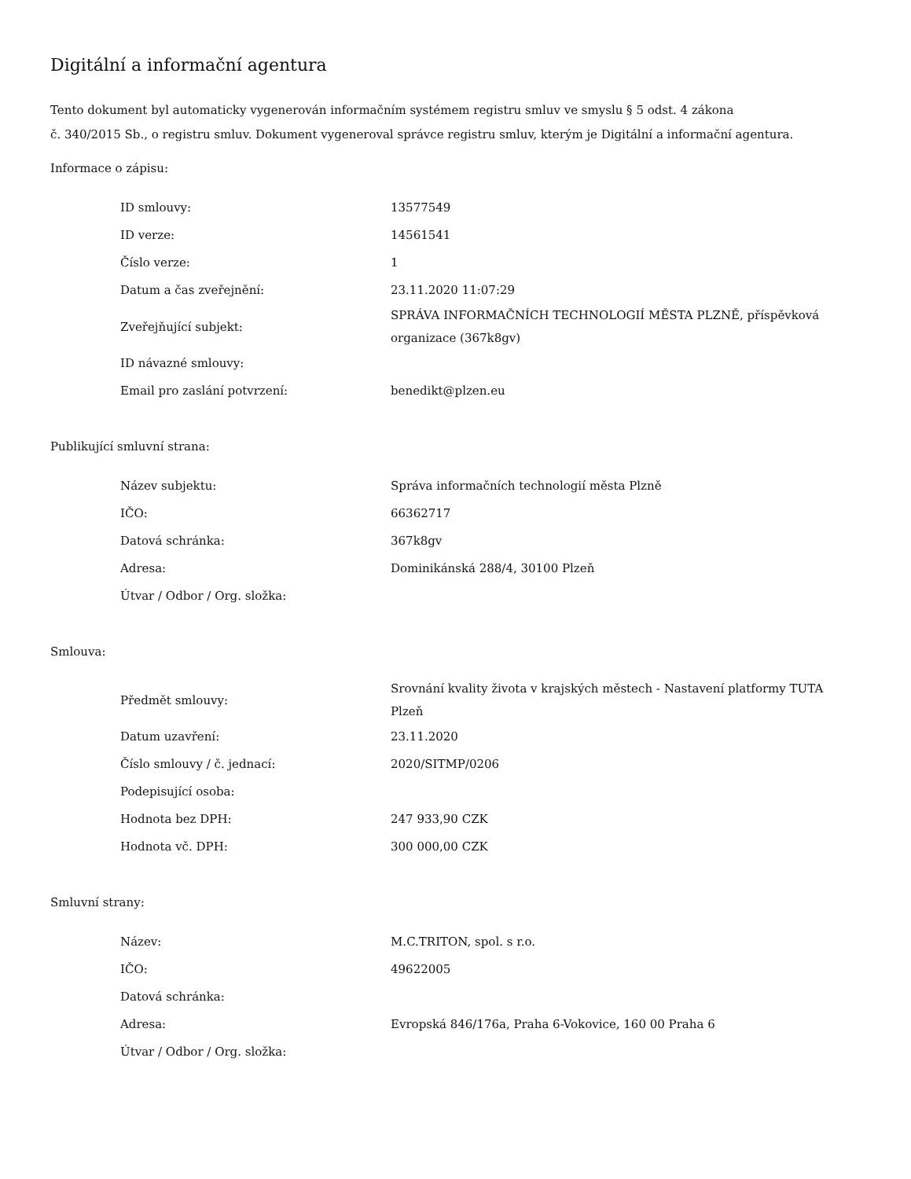Digitální a informační agentura
Tento dokument byl automaticky vygenerován informačním systémem registru smluv ve smyslu § 5 odst. 4 zákona
č. 340/2015 Sb., o registru smluv. Dokument vygeneroval správce registru smluv, kterým je Digitální a informační agentura.
Informace o zápisu:
| ID smlouvy: | 13577549 |
| ID verze: | 14561541 |
| Číslo verze: | 1 |
| Datum a čas zveřejnění: | 23.11.2020 11:07:29 |
| Zveřejňující subjekt: | SPRÁVA INFORMAČNÍCH TECHNOLOGIÍ MĚSTA PLZNĚ, příspěvková organizace (367k8gv) |
| ID návazné smlouvy: | |
| Email pro zaslání potvrzení: | benedikt@plzen.eu |
Publikující smluvní strana:
| Název subjektu: | Správa informačních technologií města Plzně |
| IČO: | 66362717 |
| Datová schránka: | 367k8gv |
| Adresa: | Dominikánská 288/4, 30100 Plzeň |
| Útvar / Odbor / Org. složka: | |
Smlouva:
| Předmět smlouvy: | Srovnání kvality života v krajských městech - Nastavení platformy TUTA Plzeň |
| Datum uzavření: | 23.11.2020 |
| Číslo smlouvy / č. jednací: | 2020/SITMP/0206 |
| Podepisující osoba: | |
| Hodnota bez DPH: | 247 933,90 CZK |
| Hodnota vč. DPH: | 300 000,00 CZK |
Smluvní strany:
| Název: | M.C.TRITON, spol. s r.o. |
| IČO: | 49622005 |
| Datová schránka: | |
| Adresa: | Evropská 846/176a, Praha 6-Vokovice, 160 00 Praha 6 |
| Útvar / Odbor / Org. složka: | |